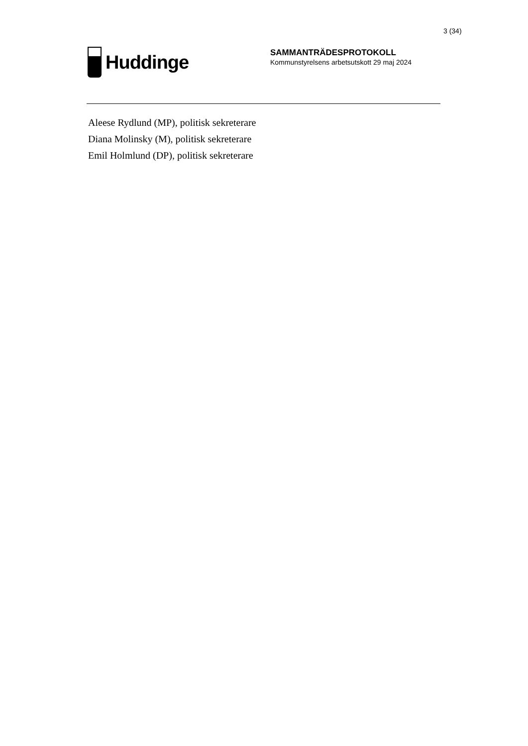3 (34)
Huddinge
SAMMANTRÄDESPROTOKOLL
Kommunstyrelsens arbetsutskott 29 maj 2024
Aleese Rydlund (MP), politisk sekreterare
Diana Molinsky (M), politisk sekreterare
Emil Holmlund (DP), politisk sekreterare